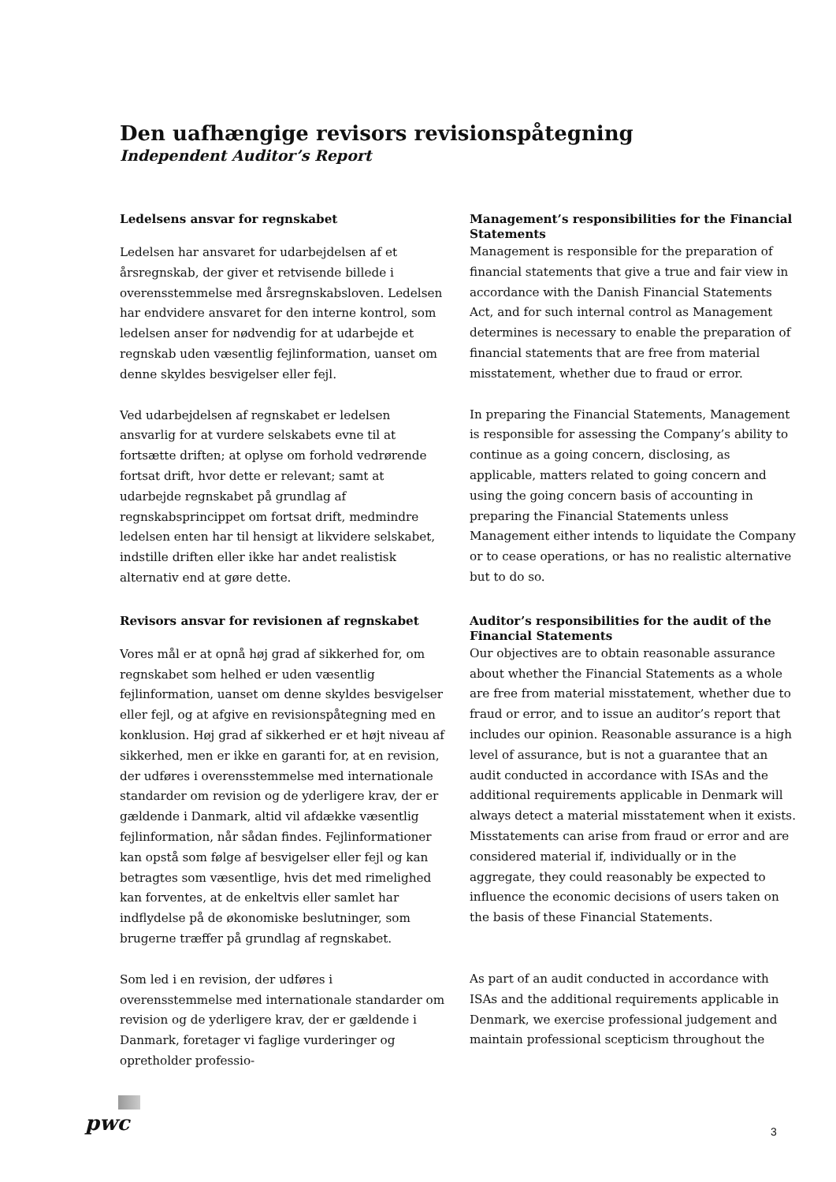Den uafhængige revisors revisionspåtegning
Independent Auditor’s Report
Ledelsens ansvar for regnskabet
Ledelsen har ansvaret for udarbejdelsen af et årsregnskab, der giver et retvisende billede i overensstemmelse med årsregnskabsloven. Ledelsen har endvidere ansvaret for den interne kontrol, som ledelsen anser for nødvendig for at udarbejde et regnskab uden væsentlig fejlinformation, uanset om denne skyldes besvigelser eller fejl.
Ved udarbejdelsen af regnskabet er ledelsen ansvarlig for at vurdere selskabets evne til at fortsætte driften; at oplyse om forhold vedrørende fortsat drift, hvor dette er relevant; samt at udarbejde regnskabet på grundlag af regnskabsprincippet om fortsat drift, medmindre ledelsen enten har til hensigt at likvidere selskabet, indstille driften eller ikke har andet realistisk alternativ end at gøre dette.
Management’s responsibilities for the Financial Statements
Management is responsible for the preparation of financial statements that give a true and fair view in accordance with the Danish Financial Statements Act, and for such internal control as Management determines is necessary to enable the preparation of financial statements that are free from material misstatement, whether due to fraud or error.
In preparing the Financial Statements, Management is responsible for assessing the Company’s ability to continue as a going concern, disclosing, as applicable, matters related to going concern and using the going concern basis of accounting in preparing the Financial Statements unless Management either intends to liquidate the Company or to cease operations, or has no realistic alternative but to do so.
Revisors ansvar for revisionen af regnskabet
Vores mål er at opnå høj grad af sikkerhed for, om regnskabet som helhed er uden væsentlig fejlinformation, uanset om denne skyldes besvigelser eller fejl, og at afgive en revisionspåtegning med en konklusion. Høj grad af sikkerhed er et højt niveau af sikkerhed, men er ikke en garanti for, at en revision, der udføres i overensstemmelse med internationale standarder om revision og de yderligere krav, der er gældende i Danmark, altid vil afdække væsentlig fejlinformation, når sådan findes. Fejlinformationer kan opstå som følge af besvigelser eller fejl og kan betragtes som væsentlige, hvis det med rimelighed kan forventes, at de enkeltvis eller samlet har indflydelse på de økonomiske beslutninger, som brugerne træffer på grundlag af regnskabet.
Som led i en revision, der udføres i overensstemmelse med internationale standarder om revision og de yderligere krav, der er gældende i Danmark, foretager vi faglige vurderinger og opretholder professio-
Auditor’s responsibilities for the audit of the Financial Statements
Our objectives are to obtain reasonable assurance about whether the Financial Statements as a whole are free from material misstatement, whether due to fraud or error, and to issue an auditor’s report that includes our opinion. Reasonable assurance is a high level of assurance, but is not a guarantee that an audit conducted in accordance with ISAs and the additional requirements applicable in Denmark will always detect a material misstatement when it exists. Misstatements can arise from fraud or error and are considered material if, individually or in the aggregate, they could reasonably be expected to influence the economic decisions of users taken on the basis of these Financial Statements.
As part of an audit conducted in accordance with ISAs and the additional requirements applicable in Denmark, we exercise professional judgement and maintain professional scepticism throughout the
pwc 3